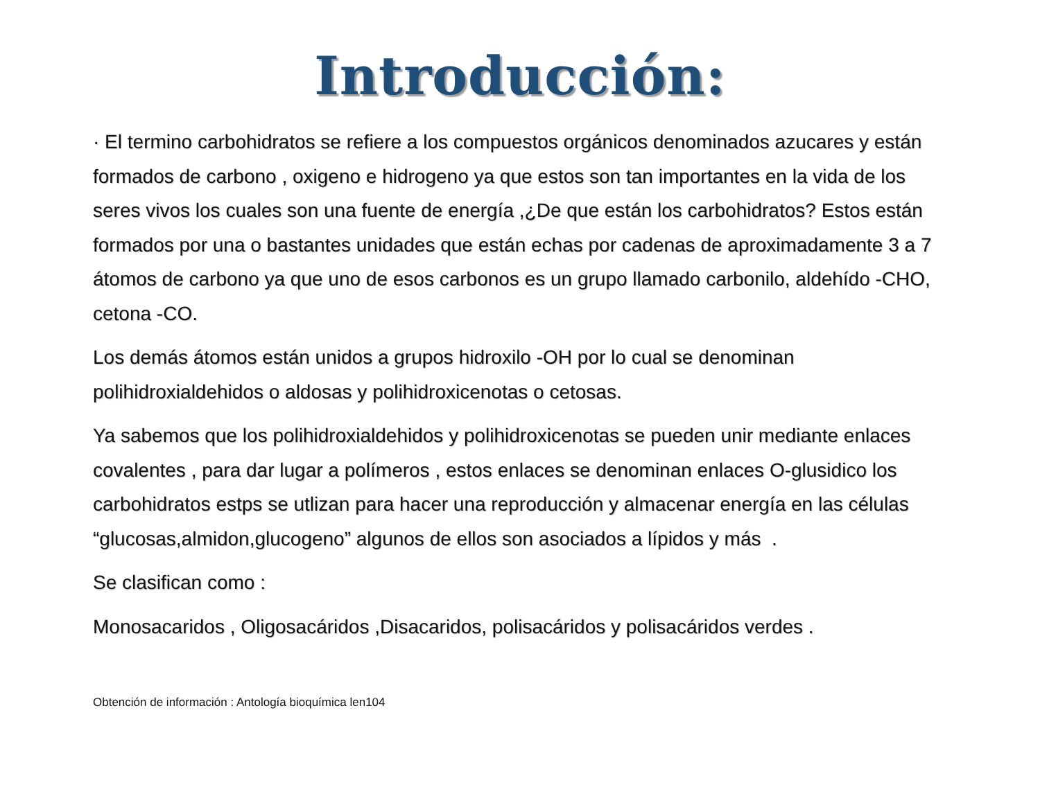Introducción:
· El termino carbohidratos se refiere a los compuestos orgánicos denominados azucares y están formados de carbono , oxigeno e hidrogeno ya que estos son tan importantes en la vida de los seres vivos los cuales son una fuente de energía ,¿De que están los carbohidratos? Estos están formados por una o bastantes unidades que están echas por cadenas de aproximadamente 3 a 7 átomos de carbono ya que uno de esos carbonos es un grupo llamado carbonilo, aldehído -CHO, cetona -CO.
Los demás átomos están unidos a grupos hidroxilo -OH por lo cual se denominan polihidroxialdehidos o aldosas y polihidroxicenotas o cetosas.
Ya sabemos que los polihidroxialdehidos y polihidroxicenotas se pueden unir mediante enlaces covalentes , para dar lugar a polímeros , estos enlaces se denominan enlaces O-glusidico los carbohidratos estps se utlizan para hacer una reproducción y almacenar energía en las células “glucosas,almidon,glucogeno” algunos de ellos son asociados a lípidos y más .
Se clasifican como :
Monosacaridos , Oligosacáridos ,Disacaridos, polisacáridos y polisacáridos verdes .
Obtención de información : Antología bioquímica len104